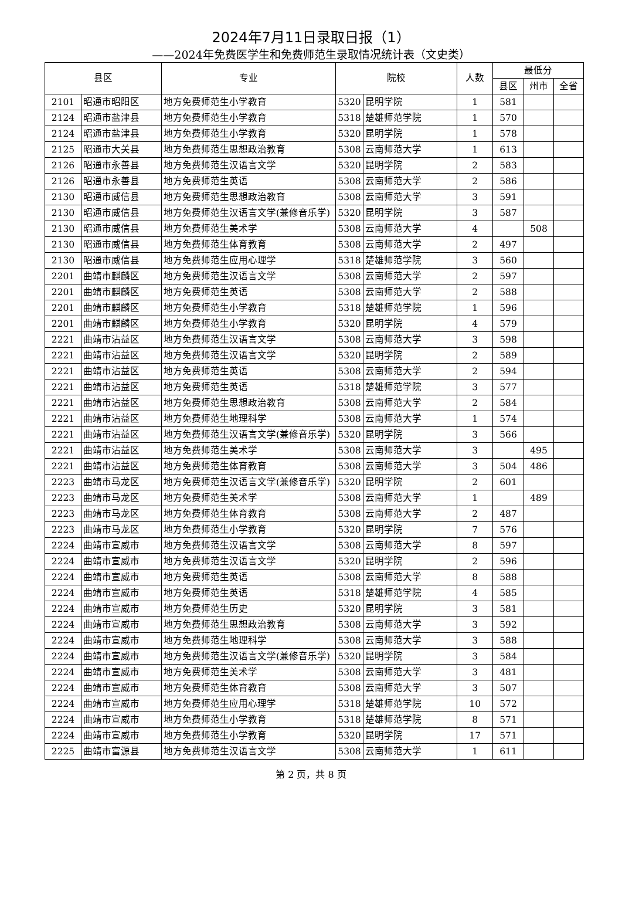2024年7月11日录取日报（1）
——2024年免费医学生和免费师范生录取情况统计表（文史类）
| 县区 | | 专业 | 院校 | | 人数 | 最低分 | | |
| --- | --- | --- | --- | --- | --- | --- | --- | --- |
| | | | | | | 县区 | 州市 | 全省 |
| 2101 | 昭通市昭阳区 | 地方免费师范生小学教育 | 5320 | 昆明学院 | 1 | 581 | | |
| 2124 | 昭通市盐津县 | 地方免费师范生小学教育 | 5318 | 楚雄师范学院 | 1 | 570 | | |
| 2124 | 昭通市盐津县 | 地方免费师范生小学教育 | 5320 | 昆明学院 | 1 | 578 | | |
| 2125 | 昭通市大关县 | 地方免费师范生思想政治教育 | 5308 | 云南师范大学 | 1 | 613 | | |
| 2126 | 昭通市永善县 | 地方免费师范生汉语言文学 | 5320 | 昆明学院 | 2 | 583 | | |
| 2126 | 昭通市永善县 | 地方免费师范生英语 | 5308 | 云南师范大学 | 2 | 586 | | |
| 2130 | 昭通市威信县 | 地方免费师范生思想政治教育 | 5308 | 云南师范大学 | 3 | 591 | | |
| 2130 | 昭通市威信县 | 地方免费师范生汉语言文学(兼修音乐学) | 5320 | 昆明学院 | 3 | 587 | | |
| 2130 | 昭通市威信县 | 地方免费师范生美术学 | 5308 | 云南师范大学 | 4 | | 508 | |
| 2130 | 昭通市威信县 | 地方免费师范生体育教育 | 5308 | 云南师范大学 | 2 | 497 | | |
| 2130 | 昭通市威信县 | 地方免费师范生应用心理学 | 5318 | 楚雄师范学院 | 3 | 560 | | |
| 2201 | 曲靖市麒麟区 | 地方免费师范生汉语言文学 | 5308 | 云南师范大学 | 2 | 597 | | |
| 2201 | 曲靖市麒麟区 | 地方免费师范生英语 | 5308 | 云南师范大学 | 2 | 588 | | |
| 2201 | 曲靖市麒麟区 | 地方免费师范生小学教育 | 5318 | 楚雄师范学院 | 1 | 596 | | |
| 2201 | 曲靖市麒麟区 | 地方免费师范生小学教育 | 5320 | 昆明学院 | 4 | 579 | | |
| 2221 | 曲靖市沾益区 | 地方免费师范生汉语言文学 | 5308 | 云南师范大学 | 3 | 598 | | |
| 2221 | 曲靖市沾益区 | 地方免费师范生汉语言文学 | 5320 | 昆明学院 | 2 | 589 | | |
| 2221 | 曲靖市沾益区 | 地方免费师范生英语 | 5308 | 云南师范大学 | 2 | 594 | | |
| 2221 | 曲靖市沾益区 | 地方免费师范生英语 | 5318 | 楚雄师范学院 | 3 | 577 | | |
| 2221 | 曲靖市沾益区 | 地方免费师范生思想政治教育 | 5308 | 云南师范大学 | 2 | 584 | | |
| 2221 | 曲靖市沾益区 | 地方免费师范生地理科学 | 5308 | 云南师范大学 | 1 | 574 | | |
| 2221 | 曲靖市沾益区 | 地方免费师范生汉语言文学(兼修音乐学) | 5320 | 昆明学院 | 3 | 566 | | |
| 2221 | 曲靖市沾益区 | 地方免费师范生美术学 | 5308 | 云南师范大学 | 3 | | 495 | |
| 2221 | 曲靖市沾益区 | 地方免费师范生体育教育 | 5308 | 云南师范大学 | 3 | 504 | 486 | |
| 2223 | 曲靖市马龙区 | 地方免费师范生汉语言文学(兼修音乐学) | 5320 | 昆明学院 | 2 | 601 | | |
| 2223 | 曲靖市马龙区 | 地方免费师范生美术学 | 5308 | 云南师范大学 | 1 | | 489 | |
| 2223 | 曲靖市马龙区 | 地方免费师范生体育教育 | 5308 | 云南师范大学 | 2 | 487 | | |
| 2223 | 曲靖市马龙区 | 地方免费师范生小学教育 | 5320 | 昆明学院 | 7 | 576 | | |
| 2224 | 曲靖市宣威市 | 地方免费师范生汉语言文学 | 5308 | 云南师范大学 | 8 | 597 | | |
| 2224 | 曲靖市宣威市 | 地方免费师范生汉语言文学 | 5320 | 昆明学院 | 2 | 596 | | |
| 2224 | 曲靖市宣威市 | 地方免费师范生英语 | 5308 | 云南师范大学 | 8 | 588 | | |
| 2224 | 曲靖市宣威市 | 地方免费师范生英语 | 5318 | 楚雄师范学院 | 4 | 585 | | |
| 2224 | 曲靖市宣威市 | 地方免费师范生历史 | 5320 | 昆明学院 | 3 | 581 | | |
| 2224 | 曲靖市宣威市 | 地方免费师范生思想政治教育 | 5308 | 云南师范大学 | 3 | 592 | | |
| 2224 | 曲靖市宣威市 | 地方免费师范生地理科学 | 5308 | 云南师范大学 | 3 | 588 | | |
| 2224 | 曲靖市宣威市 | 地方免费师范生汉语言文学(兼修音乐学) | 5320 | 昆明学院 | 3 | 584 | | |
| 2224 | 曲靖市宣威市 | 地方免费师范生美术学 | 5308 | 云南师范大学 | 3 | 481 | | |
| 2224 | 曲靖市宣威市 | 地方免费师范生体育教育 | 5308 | 云南师范大学 | 3 | 507 | | |
| 2224 | 曲靖市宣威市 | 地方免费师范生应用心理学 | 5318 | 楚雄师范学院 | 10 | 572 | | |
| 2224 | 曲靖市宣威市 | 地方免费师范生小学教育 | 5318 | 楚雄师范学院 | 8 | 571 | | |
| 2224 | 曲靖市宣威市 | 地方免费师范生小学教育 | 5320 | 昆明学院 | 17 | 571 | | |
| 2225 | 曲靖市富源县 | 地方免费师范生汉语言文学 | 5308 | 云南师范大学 | 1 | 611 | | |
第 2 页，共 8 页